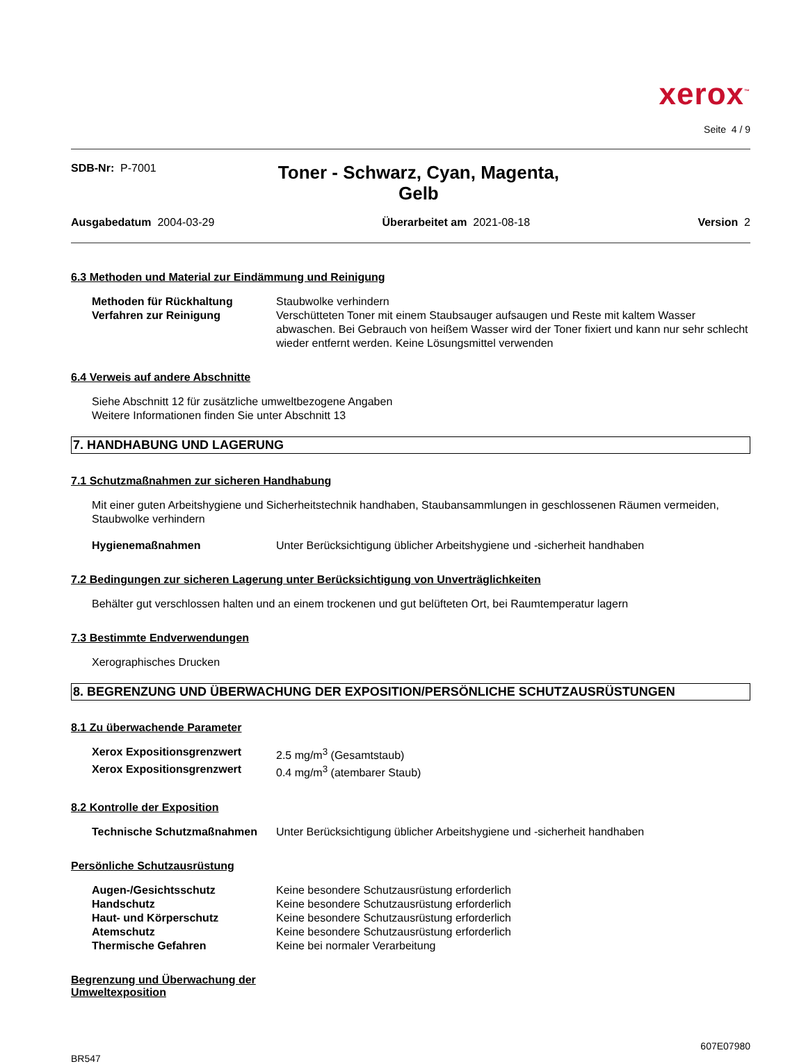xerox<sup>™</sup>
Seite 4 / 9
SDB-Nr: P-7001
Toner - Schwarz, Cyan, Magenta,
Gelb
Ausgabedatum 2004-03-29 Überarbeitet am 2021-08-18 Version 2
6.3 Methoden und Material zur Eindämmung und Reinigung
Methoden für Rückhaltung Staubwolke verhindern
Verfahren zur Reinigung Verschütteten Toner mit einem Staubsauger aufsaugen und Reste mit kaltem Wasser abwaschen. Bei Gebrauch von heißem Wasser wird der Toner fixiert und kann nur sehr schlecht wieder entfernt werden. Keine Lösungsmittel verwenden
6.4 Verweis auf andere Abschnitte
Siehe Abschnitt 12 für zusätzliche umweltbezogene Angaben
Weitere Informationen finden Sie unter Abschnitt 13
7. HANDHABUNG UND LAGERUNG
7.1 Schutzmaßnahmen zur sicheren Handhabung
Mit einer guten Arbeitshygiene und Sicherheitstechnik handhaben, Staubansammlungen in geschlossenen Räumen vermeiden, Staubwolke verhindern
Hygienemaßnahmen Unter Berücksichtigung üblicher Arbeitshygiene und -sicherheit handhaben
7.2 Bedingungen zur sicheren Lagerung unter Berücksichtigung von Unverträglichkeiten
Behälter gut verschlossen halten und an einem trockenen und gut belüfteten Ort, bei Raumtemperatur lagern
7.3 Bestimmte Endverwendungen
Xerographisches Drucken
8. BEGRENZUNG UND ÜBERWACHUNG DER EXPOSITION/PERSÖNLICHE SCHUTZAUSRÜSTUNGEN
8.1 Zu überwachende Parameter
Xerox Expositionsgrenzwert 2.5 mg/m<sup>3</sup> (Gesamtstaub)
Xerox Expositionsgrenzwert 0.4 mg/m<sup>3</sup> (atembarer Staub)
8.2 Kontrolle der Exposition
Technische Schutzmaßnahmen Unter Berücksichtigung üblicher Arbeitshygiene und -sicherheit handhaben
Persönliche Schutzausrüstung
Augen-/Gesichtsschutz Keine besondere Schutzausrüstung erforderlich
Handschutz Keine besondere Schutzausrüstung erforderlich
Haut- und Körperschutz Keine besondere Schutzausrüstung erforderlich
Atemschutz Keine besondere Schutzausrüstung erforderlich
Thermische Gefahren Keine bei normaler Verarbeitung
Begrenzung und Überwachung der
Umweltexposition
BR547 607E07980